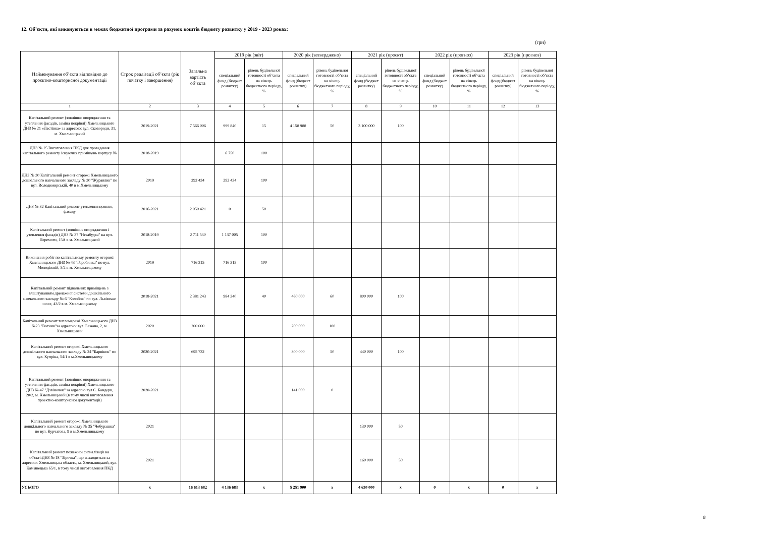12. Об’єкти, які виконуються в межах бюджетної програми за рахунок коштів бюджету розвитку у 2019 - 2023 роках:
(грн)
| Найменування об’єкта відповідно до проєктно-кошторисної документації | Строк реалізації об’єкта (рік початку і завершення) | Загальна вартість об’єкта | 2019 рік (звіт) | | 2020 рік (затверджено) | | 2021 рік (проєкт) | | 2022 рік (прогноз) | | 2023 рік (прогноз) | |
| --- | --- | --- | --- | --- | --- | --- | --- | --- | --- | --- | --- | --- |
| | | | спеціальний фонд (бюджет розвитку) | рівень будівельної готовності об’єкта на кінець бюджетного періоду, % | спеціальний фонд (бюджет розвитку) | рівень будівельної готовності об’єкта на кінець бюджетного періоду, % | спеціальний фонд (бюджет розвитку) | рівень будівельної готовності об’єкта на кінець бюджетного періоду, % | спеціальний фонд (бюджет розвитку) | рівень будівельної готовності об’єкта на кінець бюджетного періоду, % | спеціальний фонд (бюджет розвитку) | рівень будівельної готовності об’єкта на кінець бюджетного періоду, % |
| 1 | 2 | 3 | 4 | 5 | 6 | 7 | 8 | 9 | 10 | 11 | 12 | 13 |
| Капітальний ремонт (зовнішнє опорядження та утеплення фасадів, заміна покрівлі) Хмельницького ДНЗ № 21 «Ластівка» за адресою: вул. Сковороди, 31, м. Хмельницький | 2019-2021 | 7 566 006 | 999 840 | 15 | 4 150 900 | 50 | 3 100 000 | 100 | | | | |
| ДНЗ № 25 Виготовлення ПКД для проведення капітального ремонту існуючих приміщень корпусу № 1 | 2018-2019 | | 6 750 | 100 | | | | | | | | |
| ДНЗ № 30 Капітальний ремонт огорожі Хмельницького дошкільного навчального закладу № 30 "Журавлик" по вул. Володимирській, 40 в м.Хмельницькому | 2019 | 292 434 | 292 434 | 100 | | | | | | | | |
| ДНЗ № 32 Капітальний ремонт утеплення цоколю, фасаду | 2016-2021 | 2 050 421 | 0 | 50 | | | | | | | | |
| Капітальний ремонт (зовнішнє опорядження і утеплення фасадів) ДНЗ № 37 "Незабудка" на вул. Перемоги, 15А в м. Хмельницький | 2018-2019 | 2 711 530 | 1 137 005 | 100 | | | | | | | | |
| Виконання робіт по капітальному ремонту огорожі Хмельницького ДНЗ № 43 "Горобинка" по вул. Молодіжній, 5/2 в м. Хмельницькому | 2019 | 716 315 | 716 315 | 100 | | | | | | | | |
| Капітальний ремонт підвальних приміщень з влаштуванням дренажної системи дошкільного навчального закладу № 6 "Колобок" по вул. Львівське шосе, 43/2 в м. Хмельницькому | 2018-2021 | 2 381 243 | 984 340 | 40 | 460 000 | 60 | 800 000 | 100 | | | | |
| Капітальний ремонт тепломережі Хмельницького ДНЗ №23 "Вогник"за адресою: вул. Бажана, 2, м. Хмельницький | 2020 | 200 000 | | | 200 000 | 100 | | | | | | |
| Капітальний ремонт огорожі Хмельницького дошкільного навчального закладу № 24 "Барвінок" по вул. Купріна, 54/1 в м.Хмельницькому | 2020-2021 | 695 732 | | | 300 000 | 50 | 440 000 | 100 | | | | |
| Капітальний ремонт (зовнішнє опорядження та утеплення фасадів, заміна покрівлі) Хмельницького ДНЗ № 47 "Дзвіночок" за адресою вул С. Бандери, 20/2, м. Хмельницький (в тому числі виготовлення проектно-кошторисної документації) | 2020-2021 | | | | 141 000 | 0 | | | | | | |
| Капітальний ремонт огорожі Хмельницького дошкільного навчального закладу № 35 "Чебурашка" по вул. Курчатова, 9 в м.Хмельницькому | 2021 | | | | | | 130 000 | 50 | | | | |
| Капітальний ремонт пожежної сигналізації на об'єкті:ДНЗ № 18 "Зірочка", що знаходиться за адресою: Хмельницька область, м. Хмельницький, вул. Кам'янецька 65/1, в тому числі виготовлення ПКД | 2021 | | | | | | 160 000 | 50 | | | | |
| УСЬОГО | х | 16 613 682 | 4 136 683 | х | 5 251 900 | х | 4 630 000 | х | 0 | х | 0 | х |
8